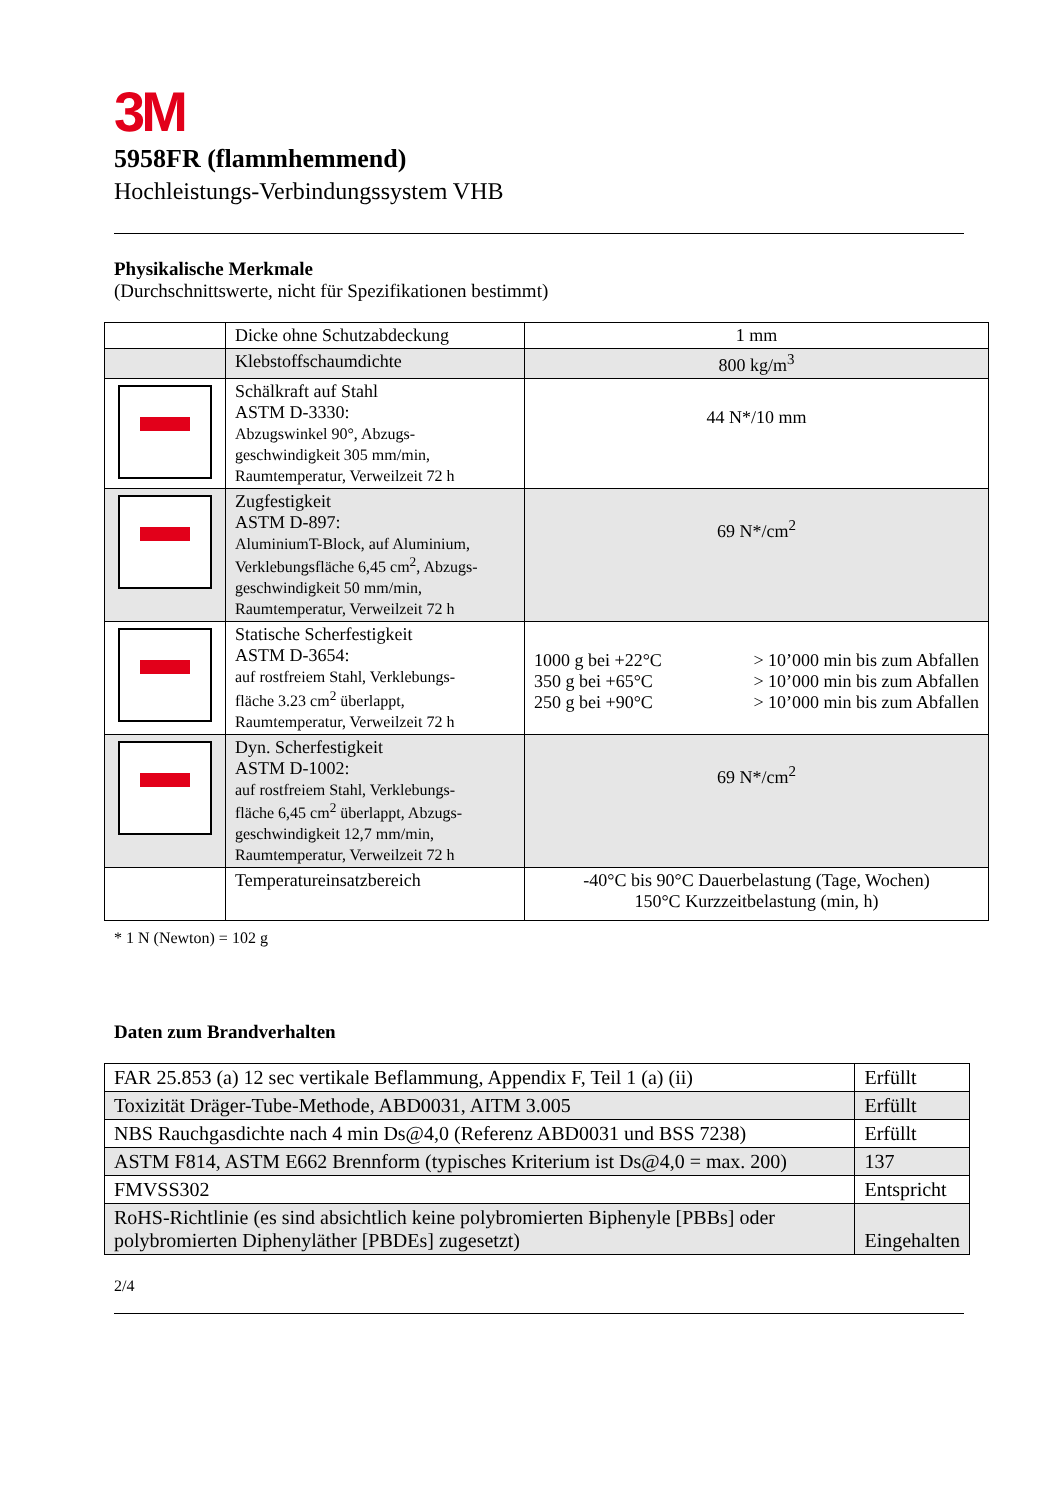3M
5958FR (flammhemmend)
Hochleistungs-Verbindungssystem VHB
Physikalische Merkmale
(Durchschnittswerte, nicht für Spezifikationen bestimmt)
| | Dicke ohne Schutzabdeckung | 1 mm |
| | Klebstoffschaumdichte | 800 kg/m<sup>3</sup> |
| | Schälkraft auf Stahl ASTM D-3330: Abzugswinkel 90°, Abzugs- geschwindigkeit 305 mm/min, Raumtemperatur, Verweilzeit 72 h | 44 N*/10 mm |
| | Zugfestigkeit ASTM D-897: AluminiumT-Block, auf Aluminium, Verklebungsfläche 6,45 cm<sup>2</sup>, Abzugs- geschwindigkeit 50 mm/min, Raumtemperatur, Verweilzeit 72 h | 69 N*/cm<sup>2</sup> |
| | Statische Scherfestigkeit ASTM D-3654: auf rostfreiem Stahl, Verklebungs- fläche 3.23 cm<sup>2</sup> überlappt, Raumtemperatur, Verweilzeit 72 h | / 1000 g bei +22°C / > 10’000 min bis zum Abfallen / / 350 g bei +65°C / > 10’000 min bis zum Abfallen / / 250 g bei +90°C / > 10’000 min bis zum Abfallen / |
| | Dyn. Scherfestigkeit ASTM D-1002: auf rostfreiem Stahl, Verklebungs- fläche 6,45 cm<sup>2</sup> überlappt, Abzugs- geschwindigkeit 12,7 mm/min, Raumtemperatur, Verweilzeit 72 h | 69 N*/cm<sup>2</sup> |
| | Temperatureinsatzbereich | -40°C bis 90°C Dauerbelastung (Tage, Wochen) 150°C Kurzzeitbelastung (min, h) |
* 1 N (Newton) = 102 g
Daten zum Brandverhalten
| FAR 25.853 (a) 12 sec vertikale Beflammung, Appendix F, Teil 1 (a) (ii) | Erfüllt |
| Toxizität Dräger-Tube-Methode, ABD0031, AITM 3.005 | Erfüllt |
| NBS Rauchgasdichte nach 4 min Ds@4,0 (Referenz ABD0031 und BSS 7238) | Erfüllt |
| ASTM F814, ASTM E662 Brennform (typisches Kriterium ist Ds@4,0 = max. 200) | 137 |
| FMVSS302 | Entspricht |
| RoHS-Richtlinie (es sind absichtlich keine polybromierten Biphenyle [PBBs] oder polybromierten Diphenyläther [PBDEs] zugesetzt) | Eingehalten |
2/4